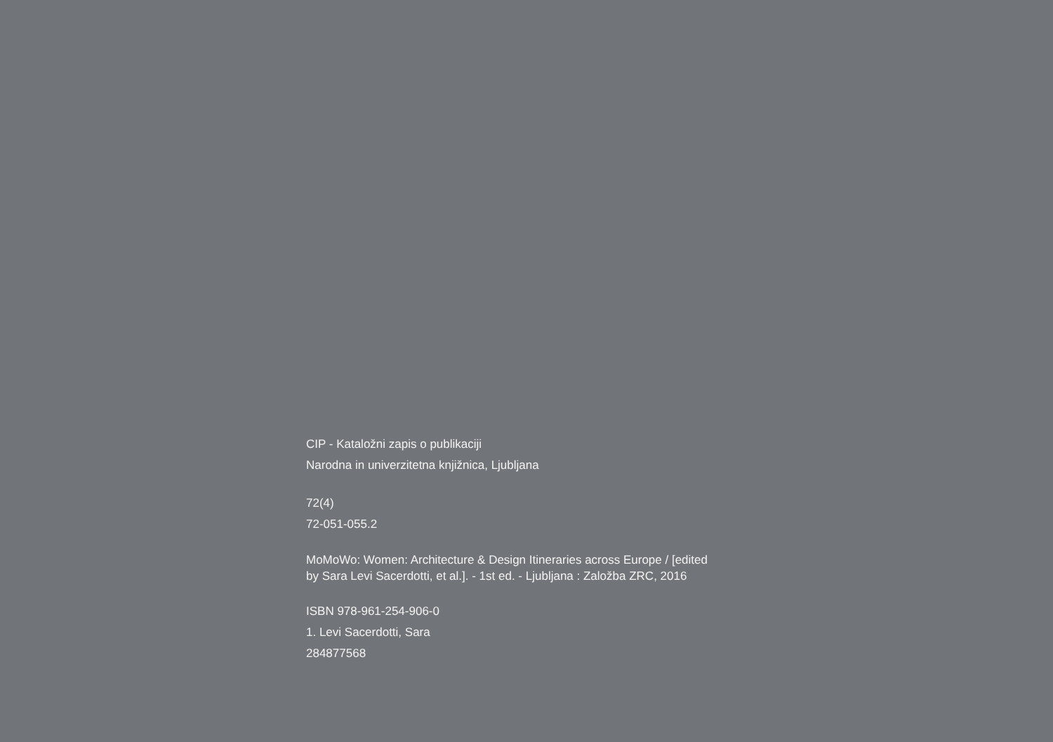CIP - Kataložni zapis o publikaciji
Narodna in univerzitetna knjižnica, Ljubljana
72(4)
72-051-055.2
MoMoWo: Women: Architecture & Design Itineraries across Europe / [edited by Sara Levi Sacerdotti, et al.]. - 1st ed. - Ljubljana : Založba ZRC, 2016
ISBN 978-961-254-906-0
1. Levi Sacerdotti, Sara
284877568